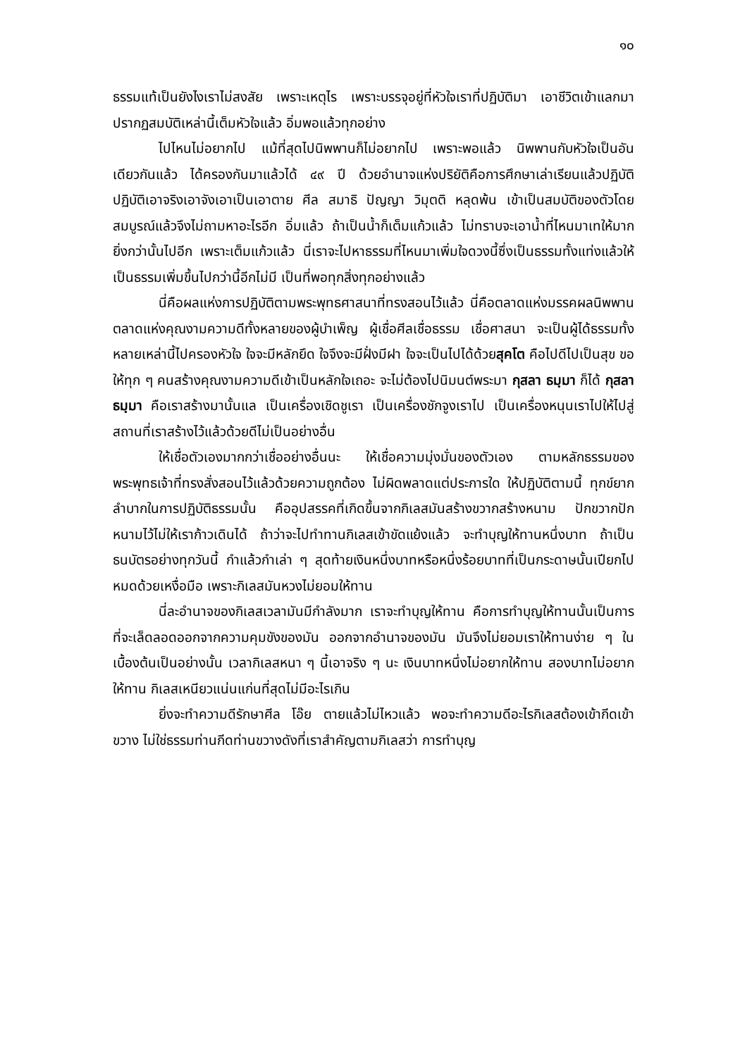๑๐
ธรรมแท้เป็นยังไงเราไม่สงสัย เพราะเหตุไร เพราะบรรจุอยู่ที่หัวใจเราที่ปฏิบัติมา เอาชีวิตเข้าแลกมา ปรากฏสมบัติเหล่านี้เต็มหัวใจแล้ว อิ่มพอแล้วทุกอย่าง
ไปไหนไม่อยากไป แม้ที่สุดไปนิพพานก็ไม่อยากไป เพราะพอแล้ว นิพพานกับหัวใจเป็นอันเดียวกันแล้ว ได้ครองกันมาแล้วได้ ๔๙ ปี ด้วยอำนาจแห่งปริยัติคือการศึกษาเล่าเรียนแล้วปฏิบัติ ปฏิบัติเอาจริงเอาจังเอาเป็นเอาตาย ศีล สมาธิ ปัญญา วิมุตติ หลุดพ้น เข้าเป็นสมบัติของตัวโดยสมบูรณ์แล้วจึงไม่ถามหาอะไรอีก อิ่มแล้ว ถ้าเป็นน้ำก็เต็มแก้วแล้ว ไม่ทราบจะเอาน้ำที่ไหนมาเทให้มากยิ่งกว่านั้นไปอีก เพราะเต็มแก้วแล้ว นี่เราจะไปหาธรรมที่ไหนมาเพิ่มใจดวงนี้ซึ่งเป็นธรรมทั้งแท่งแล้วให้เป็นธรรมเพิ่มขึ้นไปกว่านี้อีกไม่มี เป็นที่พอทุกสิ่งทุกอย่างแล้ว
นี่คือผลแห่งการปฏิบัติตามพระพุทธศาสนาที่ทรงสอนไว้แล้ว นี่คือตลาดแห่งมรรคผลนิพพาน ตลาดแห่งคุณงามความดีทั้งหลายของผู้บำเพ็ญ ผู้เชื่อศีลเชื่อธรรม เชื่อศาสนา จะเป็นผู้ได้ธรรมทั้งหลายเหล่านี้ไปครองหัวใจ ใจจะมีหลักยึด ใจจึงจะมีฝั่งมีฝา ใจจะเป็นไปได้ด้วยสุคโต คือไปดีไปเป็นสุข ขอให้ทุก ๆ คนสร้างคุณงามความดีเข้าเป็นหลักใจเถอะ จะไม่ต้องไปนิมนต์พระมา กุสลา ธมฺมา ก็ได้ กุสลา ธมฺมา คือเราสร้างมานั้นแล เป็นเครื่องเชิดชูเรา เป็นเครื่องชักจูงเราไป เป็นเครื่องหนุนเราไปให้ไปสู่สถานที่เราสร้างไว้แล้วด้วยดีไม่เป็นอย่างอื่น
ให้เชื่อตัวเองมากกว่าเชื่ออย่างอื่นนะ ให้เชื่อความมุ่งมั่นของตัวเอง ตามหลักธรรมของพระพุทธเจ้าที่ทรงสั่งสอนไว้แล้วด้วยความถูกต้อง ไม่ผิดพลาดแต่ประการใด ให้ปฏิบัติตามนี้ ทุกข์ยากลำบากในการปฏิบัติธรรมนั้น คืออุปสรรคที่เกิดขึ้นจากกิเลสมันสร้างขวากสร้างหนาม ปักขวากปักหนามไว้ไม่ให้เราก้าวเดินได้ ถ้าว่าจะไปทำทานกิเลสเข้าขัดแย้งแล้ว จะทำบุญให้ทานหนึ่งบาท ถ้าเป็นธนบัตรอย่างทุกวันนี้ กำแล้วกำเล่า ๆ สุดท้ายเงินหนึ่งบาทหรือหนึ่งร้อยบาทที่เป็นกระดาษนั้นเปียกไปหมดด้วยเหงื่อมือ เพราะกิเลสมันหวงไม่ยอมให้ทาน
นี่ละอำนาจของกิเลสเวลามันมีกำลังมาก เราจะทำบุญให้ทาน คือการทำบุญให้ทานนั้นเป็นการที่จะเล็ดลอดออกจากความคุมขังของมัน ออกจากอำนาจของมัน มันจึงไม่ยอมเราให้ทานง่าย ๆ ในเบื้องต้นเป็นอย่างนั้น เวลากิเลสหนา ๆ นี้เอาจริง ๆ นะ เงินบาทหนึ่งไม่อยากให้ทาน สองบาทไม่อยากให้ทาน กิเลสเหนียวแน่นแก่นที่สุดไม่มีอะไรเกิน
ยิ่งจะทำความดีรักษาศีล โอ๊ย ตายแล้วไม่ไหวแล้ว พอจะทำความดีอะไรกิเลสต้องเข้ากีดเข้าขวาง ไม่ใช่ธรรมท่านกีดท่านขวางดังที่เราสำคัญตามกิเลสว่า การทำบุญ